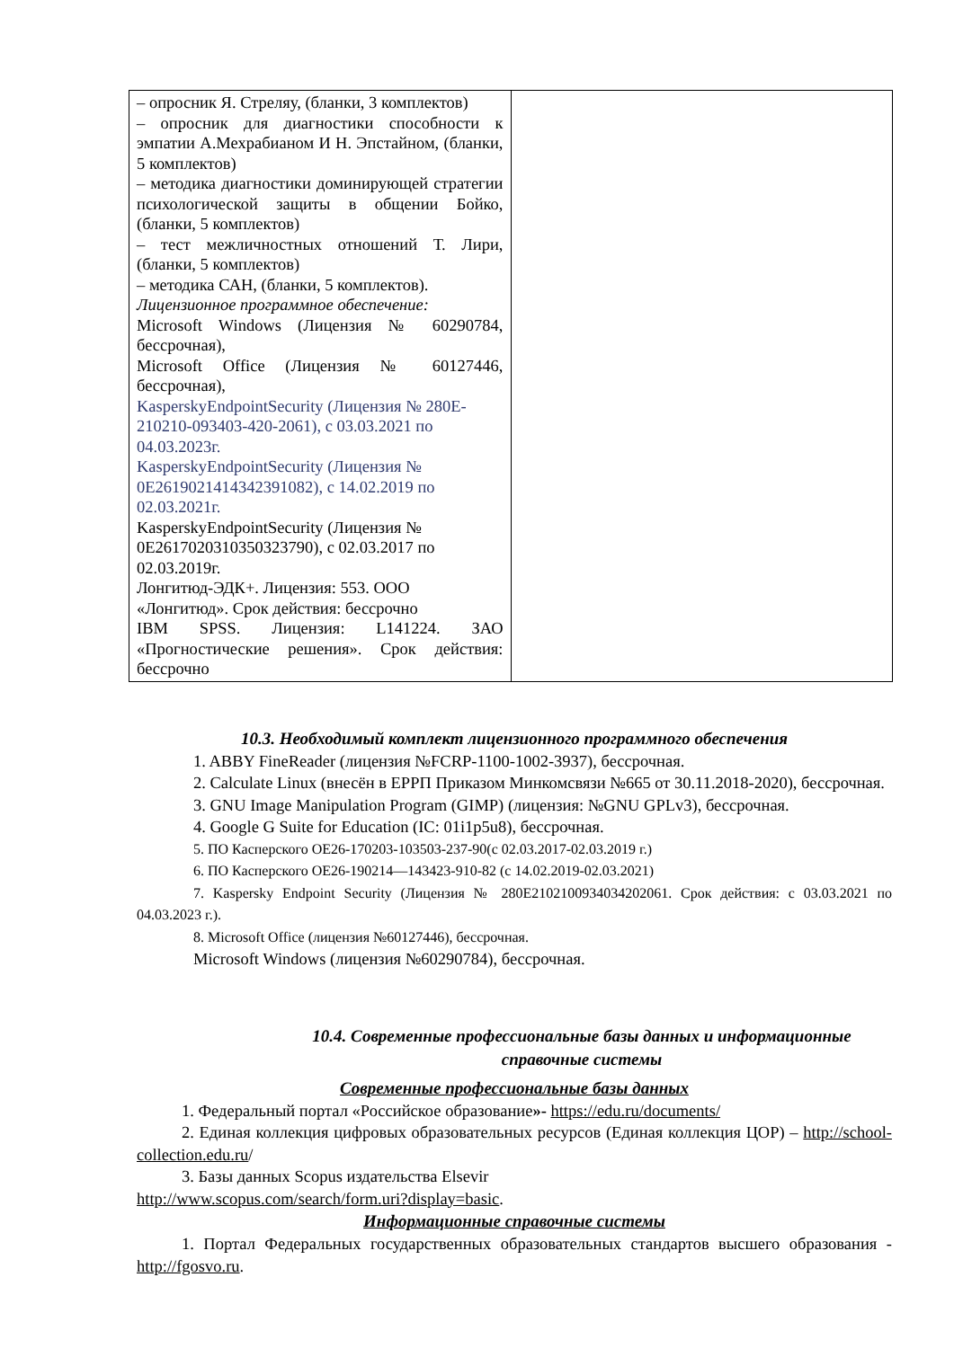| – опросник Я. Стреляу, (бланки, 3 комплектов) – опросник для диагностики способности к эмпатии А.Мехрабианом И Н. Эпстайном, (бланки, 5 комплектов) – методика диагностики доминирующей стратегии психологической защиты в общении Бойко, (бланки, 5 комплектов) – тест межличностных отношений Т. Лири, (бланки, 5 комплектов) – методика САН, (бланки, 5 комплектов). Лицензионное программное обеспечение: Microsoft Windows (Лицензия № 60290784, бессрочная), Microsoft Office (Лицензия № 60127446, бессрочная), KasperskyEndpointSecurity (Лицензия № 280E-210210-093403-420-2061), с 03.03.2021 по 04.03.2023г. KasperskyEndpointSecurity (Лицензия № 0E2619021414342391082), с 14.02.2019 по 02.03.2021г. KasperskyEndpointSecurity (Лицензия № 0E2617020310350323790), с 02.03.2017 по 02.03.2019г. Лонгитюд-ЭДК+. Лицензия: 553. ООО «Лонгитюд». Срок действия: бессрочно IBM SPSS. Лицензия: L141224. ЗАО «Прогностические решения». Срок действия: бессрочно | |
10.3. Необходимый комплект лицензионного программного обеспечения
1. ABBY FineReader (лицензия №FCRP-1100-1002-3937), бессрочная.
2. Calculate Linux (внесён в ЕРРП Приказом Минкомсвязи №665 от 30.11.2018-2020), бессрочная.
3. GNU Image Manipulation Program (GIMP) (лицензия: №GNU GPLv3), бессрочная.
4. Google G Suite for Education (IC: 01i1p5u8), бессрочная.
5. ПО Касперского ОЕ26-170203-103503-237-90(с 02.03.2017-02.03.2019 г.)
6. ПО Касперского ОЕ26-190214—143423-910-82 (с 14.02.2019-02.03.2021)
7. Kaspersky Endpoint Security (Лицензия № 280E2102100934034202061. Срок действия: с 03.03.2021 по 04.03.2023 г.).
8. Microsoft Office (лицензия №60127446), бессрочная.
Microsoft Windows (лицензия №60290784), бессрочная.
10.4. Современные профессиональные базы данных и информационные справочные системы
Современные профессиональные базы данных
1. Федеральный портал «Российское образование»- https://edu.ru/documents/
2. Единая коллекция цифровых образовательных ресурсов (Единая коллекция ЦОР) – http://school-collection.edu.ru/
3. Базы данных Scopus издательства Elsevir
http://www.scopus.com/search/form.uri?display=basic.
Информационные справочные системы
1. Портал Федеральных государственных образовательных стандартов высшего образования - http://fgosvo.ru.